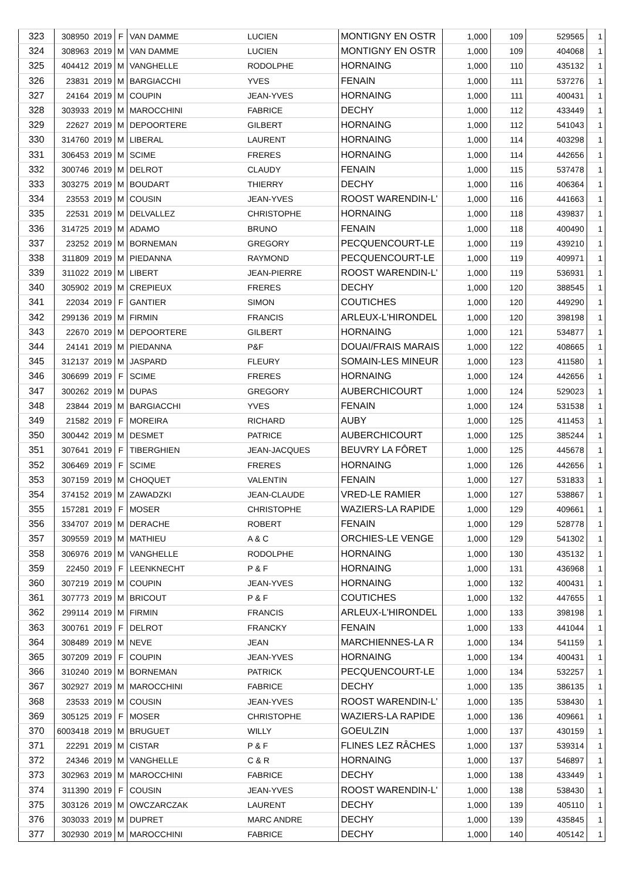| 323 | 308950 | 2019 | F | VAN DAMME | LUCIEN | MONTIGNY EN OSTR | 1,000 | 109 | 529565 | 1 |
| 324 | 308963 | 2019 | M | VAN DAMME | LUCIEN | MONTIGNY EN OSTR | 1,000 | 109 | 404068 | 1 |
| 325 | 404412 | 2019 | M | VANGHELLE | RODOLPHE | HORNAING | 1,000 | 110 | 435132 | 1 |
| 326 | 23831 | 2019 | M | BARGIACCHI | YVES | FENAIN | 1,000 | 111 | 537276 | 1 |
| 327 | 24164 | 2019 | M | COUPIN | JEAN-YVES | HORNAING | 1,000 | 111 | 400431 | 1 |
| 328 | 303933 | 2019 | M | MAROCCHINI | FABRICE | DECHY | 1,000 | 112 | 433449 | 1 |
| 329 | 22627 | 2019 | M | DEPOORTERE | GILBERT | HORNAING | 1,000 | 112 | 541043 | 1 |
| 330 | 314760 | 2019 | M | LIBERAL | LAURENT | HORNAING | 1,000 | 114 | 403298 | 1 |
| 331 | 306453 | 2019 | M | SCIME | FRERES | HORNAING | 1,000 | 114 | 442656 | 1 |
| 332 | 300746 | 2019 | M | DELROT | CLAUDY | FENAIN | 1,000 | 115 | 537478 | 1 |
| 333 | 303275 | 2019 | M | BOUDART | THIERRY | DECHY | 1,000 | 116 | 406364 | 1 |
| 334 | 23553 | 2019 | M | COUSIN | JEAN-YVES | ROOST WARENDIN-L' | 1,000 | 116 | 441663 | 1 |
| 335 | 22531 | 2019 | M | DELVALLEZ | CHRISTOPHE | HORNAING | 1,000 | 118 | 439837 | 1 |
| 336 | 314725 | 2019 | M | ADAMO | BRUNO | FENAIN | 1,000 | 118 | 400490 | 1 |
| 337 | 23252 | 2019 | M | BORNEMAN | GREGORY | PECQUENCOURT-LE | 1,000 | 119 | 439210 | 1 |
| 338 | 311809 | 2019 | M | PIEDANNA | RAYMOND | PECQUENCOURT-LE | 1,000 | 119 | 409971 | 1 |
| 339 | 311022 | 2019 | M | LIBERT | JEAN-PIERRE | ROOST WARENDIN-L' | 1,000 | 119 | 536931 | 1 |
| 340 | 305902 | 2019 | M | CREPIEUX | FRERES | DECHY | 1,000 | 120 | 388545 | 1 |
| 341 | 22034 | 2019 | F | GANTIER | SIMON | COUTICHES | 1,000 | 120 | 449290 | 1 |
| 342 | 299136 | 2019 | M | FIRMIN | FRANCIS | ARLEUX-L'HIRONDEL | 1,000 | 120 | 398198 | 1 |
| 343 | 22670 | 2019 | M | DEPOORTERE | GILBERT | HORNAING | 1,000 | 121 | 534877 | 1 |
| 344 | 24141 | 2019 | M | PIEDANNA | P&F | DOUAI/FRAIS MARAIS | 1,000 | 122 | 408665 | 1 |
| 345 | 312137 | 2019 | M | JASPARD | FLEURY | SOMAIN-LES MINEUR | 1,000 | 123 | 411580 | 1 |
| 346 | 306699 | 2019 | F | SCIME | FRERES | HORNAING | 1,000 | 124 | 442656 | 1 |
| 347 | 300262 | 2019 | M | DUPAS | GREGORY | AUBERCHICOURT | 1,000 | 124 | 529023 | 1 |
| 348 | 23844 | 2019 | M | BARGIACCHI | YVES | FENAIN | 1,000 | 124 | 531538 | 1 |
| 349 | 21582 | 2019 | F | MOREIRA | RICHARD | AUBY | 1,000 | 125 | 411453 | 1 |
| 350 | 300442 | 2019 | M | DESMET | PATRICE | AUBERCHICOURT | 1,000 | 125 | 385244 | 1 |
| 351 | 307641 | 2019 | F | TIBERGHIEN | JEAN-JACQUES | BEUVRY LA FÔRET | 1,000 | 125 | 445678 | 1 |
| 352 | 306469 | 2019 | F | SCIME | FRERES | HORNAING | 1,000 | 126 | 442656 | 1 |
| 353 | 307159 | 2019 | M | CHOQUET | VALENTIN | FENAIN | 1,000 | 127 | 531833 | 1 |
| 354 | 374152 | 2019 | M | ZAWADZKI | JEAN-CLAUDE | VRED-LE RAMIER | 1,000 | 127 | 538867 | 1 |
| 355 | 157281 | 2019 | F | MOSER | CHRISTOPHE | WAZIERS-LA RAPIDE | 1,000 | 129 | 409661 | 1 |
| 356 | 334707 | 2019 | M | DERACHE | ROBERT | FENAIN | 1,000 | 129 | 528778 | 1 |
| 357 | 309559 | 2019 | M | MATHIEU | A & C | ORCHIES-LE VENGE | 1,000 | 129 | 541302 | 1 |
| 358 | 306976 | 2019 | M | VANGHELLE | RODOLPHE | HORNAING | 1,000 | 130 | 435132 | 1 |
| 359 | 22450 | 2019 | F | LEENKNECHT | P & F | HORNAING | 1,000 | 131 | 436968 | 1 |
| 360 | 307219 | 2019 | M | COUPIN | JEAN-YVES | HORNAING | 1,000 | 132 | 400431 | 1 |
| 361 | 307773 | 2019 | M | BRICOUT | P & F | COUTICHES | 1,000 | 132 | 447655 | 1 |
| 362 | 299114 | 2019 | M | FIRMIN | FRANCIS | ARLEUX-L'HIRONDEL | 1,000 | 133 | 398198 | 1 |
| 363 | 300761 | 2019 | F | DELROT | FRANCKY | FENAIN | 1,000 | 133 | 441044 | 1 |
| 364 | 308489 | 2019 | M | NEVE | JEAN | MARCHIENNES-LA R | 1,000 | 134 | 541159 | 1 |
| 365 | 307209 | 2019 | F | COUPIN | JEAN-YVES | HORNAING | 1,000 | 134 | 400431 | 1 |
| 366 | 310240 | 2019 | M | BORNEMAN | PATRICK | PECQUENCOURT-LE | 1,000 | 134 | 532257 | 1 |
| 367 | 302927 | 2019 | M | MAROCCHINI | FABRICE | DECHY | 1,000 | 135 | 386135 | 1 |
| 368 | 23533 | 2019 | M | COUSIN | JEAN-YVES | ROOST WARENDIN-L' | 1,000 | 135 | 538430 | 1 |
| 369 | 305125 | 2019 | F | MOSER | CHRISTOPHE | WAZIERS-LA RAPIDE | 1,000 | 136 | 409661 | 1 |
| 370 | 6003418 | 2019 | M | BRUGUET | WILLY | GOEULZIN | 1,000 | 137 | 430159 | 1 |
| 371 | 22291 | 2019 | M | CISTAR | P & F | FLINES LEZ RÂCHES | 1,000 | 137 | 539314 | 1 |
| 372 | 24346 | 2019 | M | VANGHELLE | C & R | HORNAING | 1,000 | 137 | 546897 | 1 |
| 373 | 302963 | 2019 | M | MAROCCHINI | FABRICE | DECHY | 1,000 | 138 | 433449 | 1 |
| 374 | 311390 | 2019 | F | COUSIN | JEAN-YVES | ROOST WARENDIN-L' | 1,000 | 138 | 538430 | 1 |
| 375 | 303126 | 2019 | M | OWCZARCZAK | LAURENT | DECHY | 1,000 | 139 | 405110 | 1 |
| 376 | 303033 | 2019 | M | DUPRET | MARC ANDRE | DECHY | 1,000 | 139 | 435845 | 1 |
| 377 | 302930 | 2019 | M | MAROCCHINI | FABRICE | DECHY | 1,000 | 140 | 405142 | 1 |